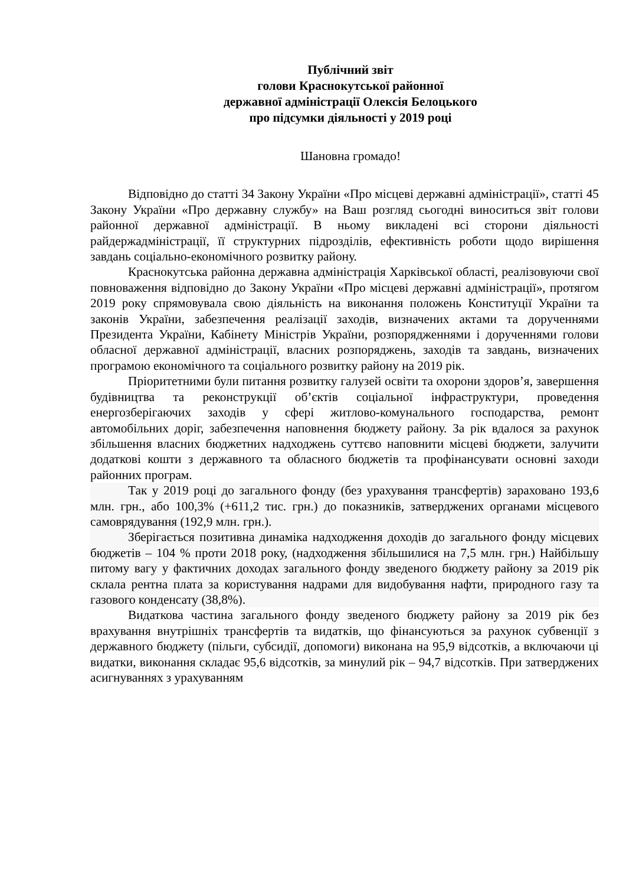Публічний звіт
голови Краснокутської районної
державної адміністрації Олексія Белоцького
про підсумки діяльності у 2019 році
Шановна громадо!
Відповідно до статті 34 Закону України «Про місцеві державні адміністрації», статті 45 Закону України «Про державну службу» на Ваш розгляд сьогодні виноситься звіт голови районної державної адміністрації. В ньому викладені всі сторони діяльності райдержадміністрації, її структурних підрозділів, ефективність роботи щодо вирішення завдань соціально-економічного розвитку району.
Краснокутська районна державна адміністрація Харківської області, реалізовуючи свої повноваження відповідно до Закону України «Про місцеві державні адміністрації», протягом 2019 року спрямовувала свою діяльність на виконання положень Конституції України та законів України, забезпечення реалізації заходів, визначених актами та дорученнями Президента України, Кабінету Міністрів України, розпорядженнями і дорученнями голови обласної державної адміністрації, власних розпоряджень, заходів та завдань, визначених програмою економічного та соціального розвитку району на 2019 рік.
Пріоритетними були питання розвитку галузей освіти та охорони здоров’я, завершення будівництва та реконструкції об’єктів соціальної інфраструктури, проведення енергозберігаючих заходів у сфері житлово-комунального господарства, ремонт автомобільних доріг, забезпечення наповнення бюджету району. За рік вдалося за рахунок збільшення власних бюджетних надходжень суттєво наповнити місцеві бюджети, залучити додаткові кошти з державного та обласного бюджетів та профінансувати основні заходи районних програм.
Так у 2019 році до загального фонду (без урахування трансфертів) зараховано 193,6 млн. грн., або 100,3% (+611,2 тис. грн.) до показників, затверджених органами місцевого самоврядування (192,9 млн. грн.).
Зберігається позитивна динаміка надходження доходів до загального фонду місцевих бюджетів – 104 % проти 2018 року, (надходження збільшилися на 7,5 млн. грн.) Найбільшу питому вагу у фактичних доходах загального фонду зведеного бюджету району за 2019 рік склала рентна плата за користування надрами для видобування нафти, природного газу та газового конденсату (38,8%).
Видаткова частина загального фонду зведеного бюджету району за 2019 рік без врахування внутрішніх трансфертів та видатків, що фінансуються за рахунок субвенції з державного бюджету (пільги, субсидії, допомоги) виконана на 95,9 відсотків, а включаючи ці видатки, виконання складає 95,6 відсотків, за минулий рік – 94,7 відсотків. При затверджених асигнуваннях з урахуванням